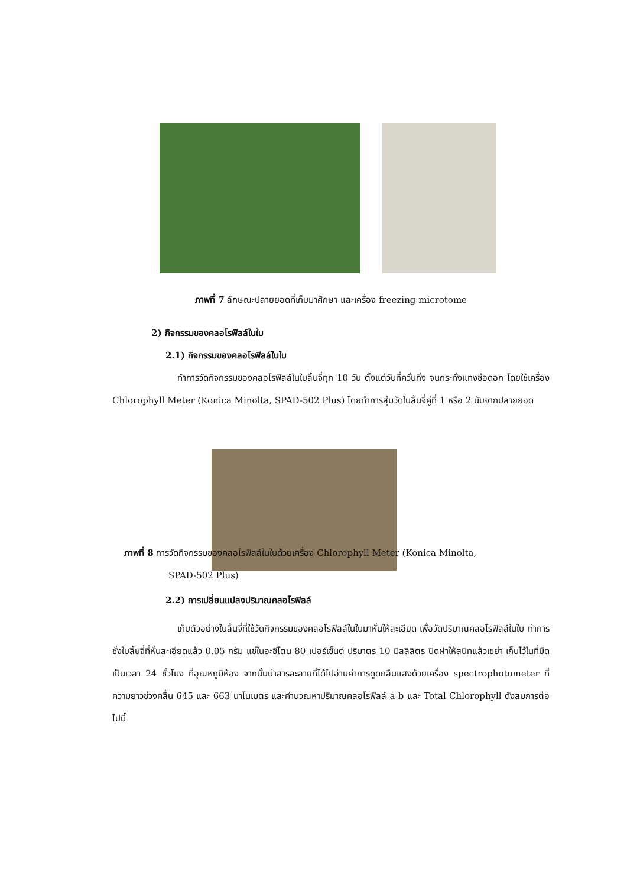ภาพที่ 7 ลักษณะปลายยอดที่เก็บมาศึกษา และเครื่อง freezing microtome
2) กิจกรรมของคลอโรฟิลล์ในใบ
2.1) กิจกรรมของคลอโรฟิลล์ในใบ
ทำการวัดกิจกรรมของคลอโรฟิลล์ในใบลิ้นจี่ทุก 10 วัน ตั้งแต่วันที่ควั่นกิ่ง จนกระทั่งแทงช่อดอก โดยใช้เครื่อง Chlorophyll Meter (Konica Minolta, SPAD-502 Plus) โดยทำการสุ่มวัดใบลิ้นจี่คู่ที่ 1 หรือ 2 นับจากปลายยอด
ภาพที่ 8 การวัดกิจกรรมของคลอโรฟิลล์ในใบด้วยเครื่อง Chlorophyll Meter (Konica Minolta,
SPAD-502 Plus)
2.2) การเปลี่ยนแปลงปริมาณคลอโรฟิลล์
เก็บตัวอย่างใบลิ้นจี่ที่ใช้วัดกิจกรรมของคลอโรฟิลล์ในใบมาหั่นให้ละเอียด เพื่อวัดปริมาณคลอโรฟิลล์ในใบ ทำการชั่งใบลิ้นจี่ที่หั่นละเอียดแล้ว 0.05 กรัม แช่ในอะซีโตน 80 เปอร์เซ็นต์ ปริมาตร 10 มิลลิลิตร ปิดฝาให้สนิทแล้วเขย่า เก็บไว้ในที่มืดเป็นเวลา 24 ชั่วโมง ที่อุณหภูมิห้อง จากนั้นนำสารละลายที่ได้ไปอ่านค่าการดูดกลืนแสงด้วยเครื่อง spectrophotometer ที่ความยาวช่วงคลื่น 645 และ 663 นาโนเมตร และคำนวณหาปริมาณคลอโรฟิลล์ a b และ Total Chlorophyll ดังสมการต่อไปนี้